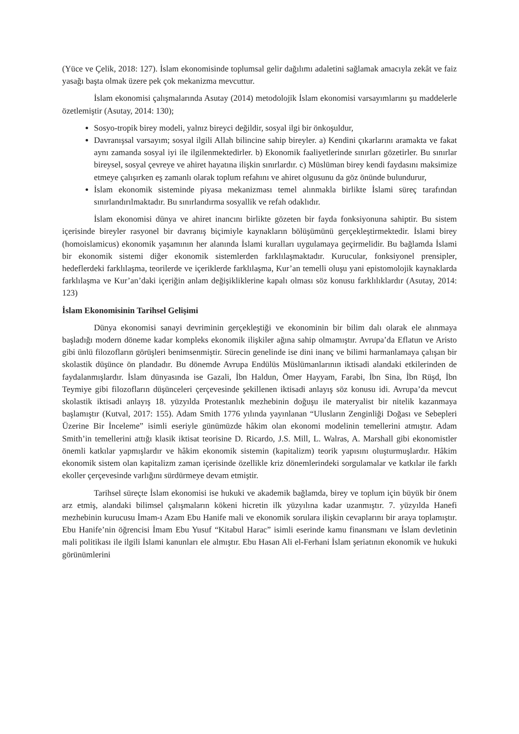(Yüce ve Çelik, 2018: 127). İslam ekonomisinde toplumsal gelir dağılımı adaletini sağlamak amacıyla zekât ve faiz yasağı başta olmak üzere pek çok mekanizma mevcuttur.
İslam ekonomisi çalışmalarında Asutay (2014) metodolojik İslam ekonomisi varsayımlarını şu maddelerle özetlemiştir (Asutay, 2014: 130);
Sosyo-tropik birey modeli, yalnız bireyci değildir, sosyal ilgi bir önkoşuldur,
Davranışsal varsayım; sosyal ilgili Allah bilincine sahip bireyler. a) Kendini çıkarlarını aramakta ve fakat aynı zamanda sosyal iyi ile ilgilenmektedirler. b) Ekonomik faaliyetlerinde sınırları gözetirler. Bu sınırlar bireysel, sosyal çevreye ve ahiret hayatına ilişkin sınırlardır. c) Müslüman birey kendi faydasını maksimize etmeye çalışırken eş zamanlı olarak toplum refahını ve ahiret olgusunu da göz önünde bulundurur,
İslam ekonomik sisteminde piyasa mekanizması temel alınmakla birlikte İslami süreç tarafından sınırlandırılmaktadır. Bu sınırlandırma sosyallik ve refah odaklıdır.
İslam ekonomisi dünya ve ahiret inancını birlikte gözeten bir fayda fonksiyonuna sahiptir. Bu sistem içerisinde bireyler rasyonel bir davranış biçimiyle kaynakların bölüşümünü gerçekleştirmektedir. İslami birey (homoislamicus) ekonomik yaşamının her alanında İslami kuralları uygulamaya geçirmelidir. Bu bağlamda İslami bir ekonomik sistemi diğer ekonomik sistemlerden farklılaşmaktadır. Kurucular, fonksiyonel prensipler, hedeflerdeki farklılaşma, teorilerde ve içeriklerde farklılaşma, Kur’an temelli oluşu yani epistomolojik kaynaklarda farklılaşma ve Kur’an’daki içeriğin anlam değişikliklerine kapalı olması söz konusu farklılıklardır (Asutay, 2014: 123)
İslam Ekonomisinin Tarihsel Gelişimi
Dünya ekonomisi sanayi devriminin gerçekleştiği ve ekonominin bir bilim dalı olarak ele alınmaya başladığı modern döneme kadar kompleks ekonomik ilişkiler ağına sahip olmamıştır. Avrupa’da Eflatun ve Aristo gibi ünlü filozofların görüşleri benimsenmiştir. Sürecin genelinde ise dini inanç ve bilimi harmanlamaya çalışan bir skolastik düşünce ön plandadır. Bu dönemde Avrupa Endülüs Müslümanlarının iktisadi alandaki etkilerinden de faydalanmışlardır. İslam dünyasında ise Gazali, İbn Haldun, Ömer Hayyam, Farabi, İbn Sina, İbn Rüşd, İbn Teymiye gibi filozofların düşünceleri çerçevesinde şekillenen iktisadi anlayış söz konusu idi. Avrupa’da mevcut skolastik iktisadi anlayış 18. yüzyılda Protestanlık mezhebinin doğuşu ile materyalist bir nitelik kazanmaya başlamıştır (Kutval, 2017: 155). Adam Smith 1776 yılında yayınlanan “Ulusların Zenginliği Doğası ve Sebepleri Üzerine Bir İnceleme” isimli eseriyle günümüzde hâkim olan ekonomi modelinin temellerini atmıştır. Adam Smith’in temellerini attığı klasik iktisat teorisine D. Ricardo, J.S. Mill, L. Walras, A. Marshall gibi ekonomistler önemli katkılar yapmışlardır ve hâkim ekonomik sistemin (kapitalizm) teorik yapısını oluşturmuşlardır. Hâkim ekonomik sistem olan kapitalizm zaman içerisinde özellikle kriz dönemlerindeki sorgulamalar ve katkılar ile farklı ekoller çerçevesinde varlığını sürdürmeye devam etmiştir.
Tarihsel süreçte İslam ekonomisi ise hukuki ve akademik bağlamda, birey ve toplum için büyük bir önem arz etmiş, alandaki bilimsel çalışmaların kökeni hicretin ilk yüzyılına kadar uzanmıştır. 7. yüzyılda Hanefi mezhebinin kurucusu İmam-ı Azam Ebu Hanife mali ve ekonomik sorulara ilişkin cevaplarını bir araya toplamıştır. Ebu Hanife’nin öğrencisi İmam Ebu Yusuf “Kitabul Harac” isimli eserinde kamu finansmanı ve İslam devletinin mali politikası ile ilgili İslami kanunları ele almıştır. Ebu Hasan Ali el-Ferhani İslam şeriatının ekonomik ve hukuki görünümlerini